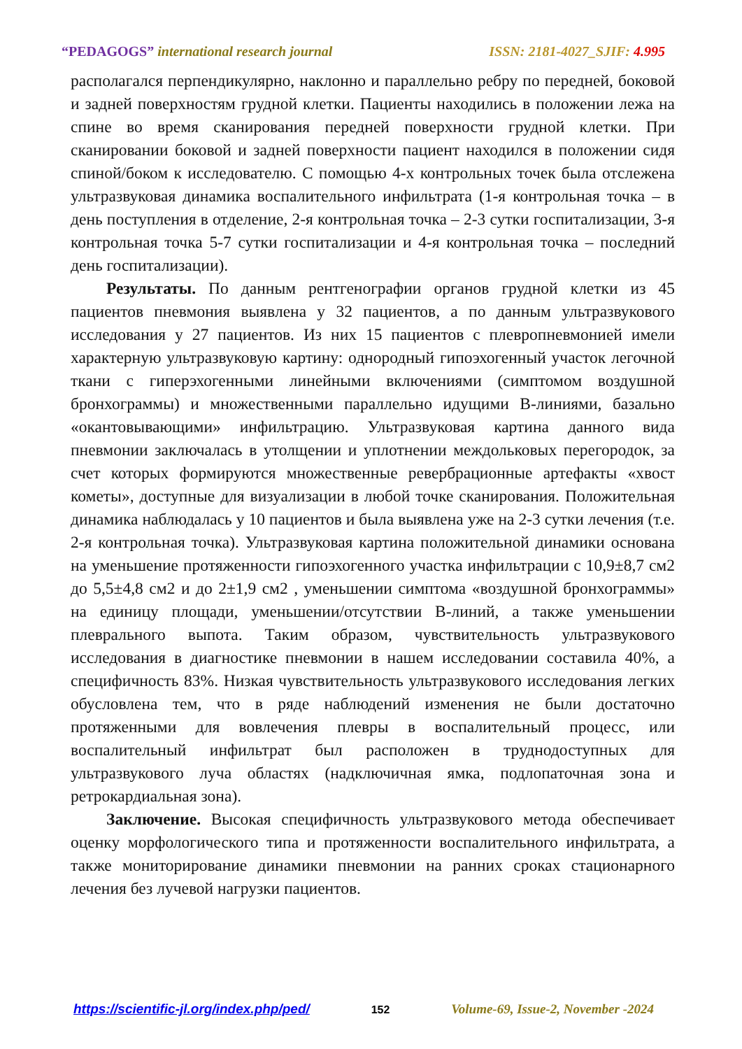“PEDAGOGS” international research journal
ISSN: 2181-4027_SJIF: 4.995
располагался перпендикулярно, наклонно и параллельно ребру по передней, боковой и задней поверхностям грудной клетки. Пациенты находились в положении лежа на спине во время сканирования передней поверхности грудной клетки. При сканировании боковой и задней поверхности пациент находился в положении сидя спиной/боком к исследователю. С помощью 4-х контрольных точек была отслежена ультразвуковая динамика воспалительного инфильтрата (1-я контрольная точка – в день поступления в отделение, 2-я контрольная точка – 2-3 сутки госпитализации, 3-я контрольная точка 5-7 сутки госпитализации и 4-я контрольная точка – последний день госпитализации).
Результаты. По данным рентгенографии органов грудной клетки из 45 пациентов пневмония выявлена у 32 пациентов, а по данным ультразвукового исследования у 27 пациентов. Из них 15 пациентов с плевропневмонией имели характерную ультразвуковую картину: однородный гипоэхогенный участок легочной ткани с гиперэхогенными линейными включениями (симптомом воздушной бронхограммы) и множественными параллельно идущими В-линиями, базально «окантовывающими» инфильтрацию. Ультразвуковая картина данного вида пневмонии заключалась в утолщении и уплотнении междольковых перегородок, за счет которых формируются множественные ревербрационные артефакты «хвост кометы», доступные для визуализации в любой точке сканирования. Положительная динамика наблюдалась у 10 пациентов и была выявлена уже на 2-3 сутки лечения (т.е. 2-я контрольная точка). Ультразвуковая картина положительной динамики основана на уменьшение протяженности гипоэхогенного участка инфильтрации с 10,9±8,7 см2 до 5,5±4,8 см2 и до 2±1,9 см2 , уменьшении симптома «воздушной бронхограммы» на единицу площади, уменьшении/отсутствии В-линий, а также уменьшении плеврального выпота. Таким образом, чувствительность ультразвукового исследования в диагностике пневмонии в нашем исследовании составила 40%, а специфичность 83%. Низкая чувствительность ультразвукового исследования легких обусловлена тем, что в ряде наблюдений изменения не были достаточно протяженными для вовлечения плевры в воспалительный процесс, или воспалительный инфильтрат был расположен в труднодоступных для ультразвукового луча областях (надключичная ямка, подлопаточная зона и ретрокардиальная зона).
Заключение. Высокая специфичность ультразвукового метода обеспечивает оценку морфологического типа и протяженности воспалительного инфильтрата, а также мониторирование динамики пневмонии на ранних сроках стационарного лечения без лучевой нагрузки пациентов.
https://scientific-jl.org/index.php/ped/ 152 Volume-69, Issue-2, November -2024